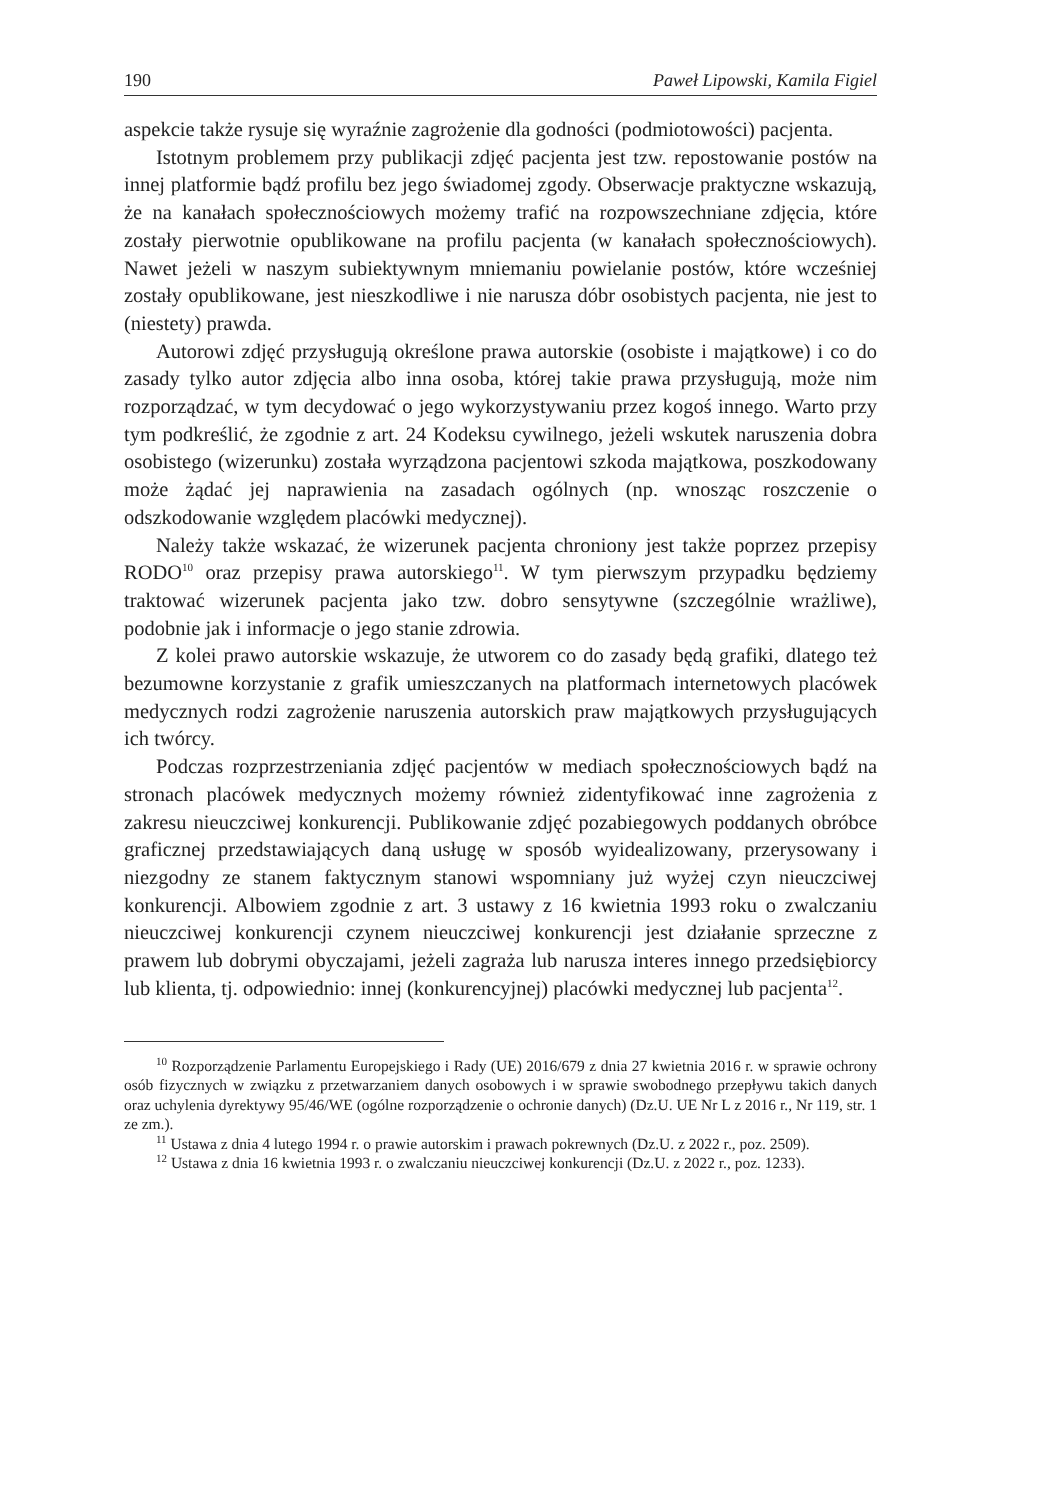190 Paweł Lipowski, Kamila Figiel
aspekcie także rysuje się wyraźnie zagrożenie dla godności (podmiotowości) pacjenta.
Istotnym problemem przy publikacji zdjęć pacjenta jest tzw. repostowanie postów na innej platformie bądź profilu bez jego świadomej zgody. Obserwacje praktyczne wskazują, że na kanałach społecznościowych możemy trafić na rozpowszechniane zdjęcia, które zostały pierwotnie opublikowane na profilu pacjenta (w kanałach społecznościowych). Nawet jeżeli w naszym subiektywnym mniemaniu powielanie postów, które wcześniej zostały opublikowane, jest nieszkodliwe i nie narusza dóbr osobistych pacjenta, nie jest to (niestety) prawda.
Autorowi zdjęć przysługują określone prawa autorskie (osobiste i majątkowe) i co do zasady tylko autor zdjęcia albo inna osoba, której takie prawa przysługują, może nim rozporządzać, w tym decydować o jego wykorzystywaniu przez kogoś innego. Warto przy tym podkreślić, że zgodnie z art. 24 Kodeksu cywilnego, jeżeli wskutek naruszenia dobra osobistego (wizerunku) została wyrządzona pacjentowi szkoda majątkowa, poszkodowany może żądać jej naprawienia na zasadach ogólnych (np. wnosząc roszczenie o odszkodowanie względem placówki medycznej).
Należy także wskazać, że wizerunek pacjenta chroniony jest także poprzez przepisy RODO<sup>10</sup> oraz przepisy prawa autorskiego<sup>11</sup>. W tym pierwszym przypadku będziemy traktować wizerunek pacjenta jako tzw. dobro sensytywne (szczególnie wrażliwe), podobnie jak i informacje o jego stanie zdrowia.
Z kolei prawo autorskie wskazuje, że utworem co do zasady będą grafiki, dlatego też bezumowne korzystanie z grafik umieszczanych na platformach internetowych placówek medycznych rodzi zagrożenie naruszenia autorskich praw majątkowych przysługujących ich twórcy.
Podczas rozprzestrzeniania zdjęć pacjentów w mediach społecznościowych bądź na stronach placówek medycznych możemy również zidentyfikować inne zagrożenia z zakresu nieuczciwej konkurencji. Publikowanie zdjęć pozabiegowych poddanych obróbce graficznej przedstawiających daną usługę w sposób wyidealizowany, przerysowany i niezgodny ze stanem faktycznym stanowi wspomniany już wyżej czyn nieuczciwej konkurencji. Albowiem zgodnie z art. 3 ustawy z 16 kwietnia 1993 roku o zwalczaniu nieuczciwej konkurencji czynem nieuczciwej konkurencji jest działanie sprzeczne z prawem lub dobrymi obyczajami, jeżeli zagraża lub narusza interes innego przedsiębiorcy lub klienta, tj. odpowiednio: innej (konkurencyjnej) placówki medycznej lub pacjenta<sup>12</sup>.
<sup>10</sup> Rozporządzenie Parlamentu Europejskiego i Rady (UE) 2016/679 z dnia 27 kwietnia 2016 r. w sprawie ochrony osób fizycznych w związku z przetwarzaniem danych osobowych i w sprawie swobodnego przepływu takich danych oraz uchylenia dyrektywy 95/46/WE (ogólne rozporządzenie o ochronie danych) (Dz.U. UE Nr L z 2016 r., Nr 119, str. 1 ze zm.).
<sup>11</sup> Ustawa z dnia 4 lutego 1994 r. o prawie autorskim i prawach pokrewnych (Dz.U. z 2022 r., poz. 2509).
<sup>12</sup> Ustawa z dnia 16 kwietnia 1993 r. o zwalczaniu nieuczciwej konkurencji (Dz.U. z 2022 r., poz. 1233).